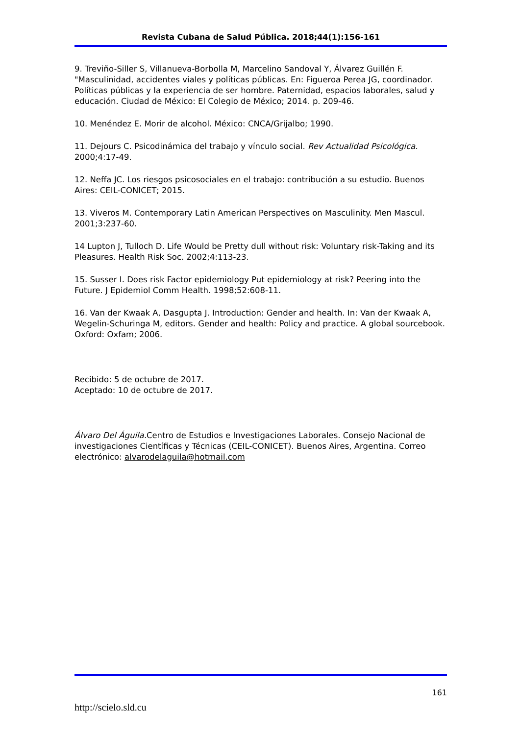Revista Cubana de Salud Pública. 2018;44(1):156-161
9. Treviño-Siller S, Villanueva-Borbolla M, Marcelino Sandoval Y, Álvarez Guillén F. "Masculinidad, accidentes viales y políticas públicas. En: Figueroa Perea JG, coordinador. Políticas públicas y la experiencia de ser hombre. Paternidad, espacios laborales, salud y educación. Ciudad de México: El Colegio de México; 2014. p. 209-46.
10. Menéndez E. Morir de alcohol. México: CNCA/Grijalbo; 1990.
11. Dejours C. Psicodinámica del trabajo y vínculo social. Rev Actualidad Psicológica. 2000;4:17-49.
12. Neffa JC. Los riesgos psicosociales en el trabajo: contribución a su estudio. Buenos Aires: CEIL-CONICET; 2015.
13. Viveros M. Contemporary Latin American Perspectives on Masculinity. Men Mascul. 2001;3:237-60.
14 Lupton J, Tulloch D. Life Would be Pretty dull without risk: Voluntary risk-Taking and its Pleasures. Health Risk Soc. 2002;4:113-23.
15. Susser I. Does risk Factor epidemiology Put epidemiology at risk? Peering into the Future. J Epidemiol Comm Health. 1998;52:608-11.
16. Van der Kwaak A, Dasgupta J. Introduction: Gender and health. In: Van der Kwaak A, Wegelin-Schuringa M, editors. Gender and health: Policy and practice. A global sourcebook. Oxford: Oxfam; 2006.
Recibido: 5 de octubre de 2017.
Aceptado: 10 de octubre de 2017.
Álvaro Del Águila. Centro de Estudios e Investigaciones Laborales. Consejo Nacional de investigaciones Científicas y Técnicas (CEIL-CONICET). Buenos Aires, Argentina. Correo electrónico: alvarodelaguila@hotmail.com
161
http://scielo.sld.cu